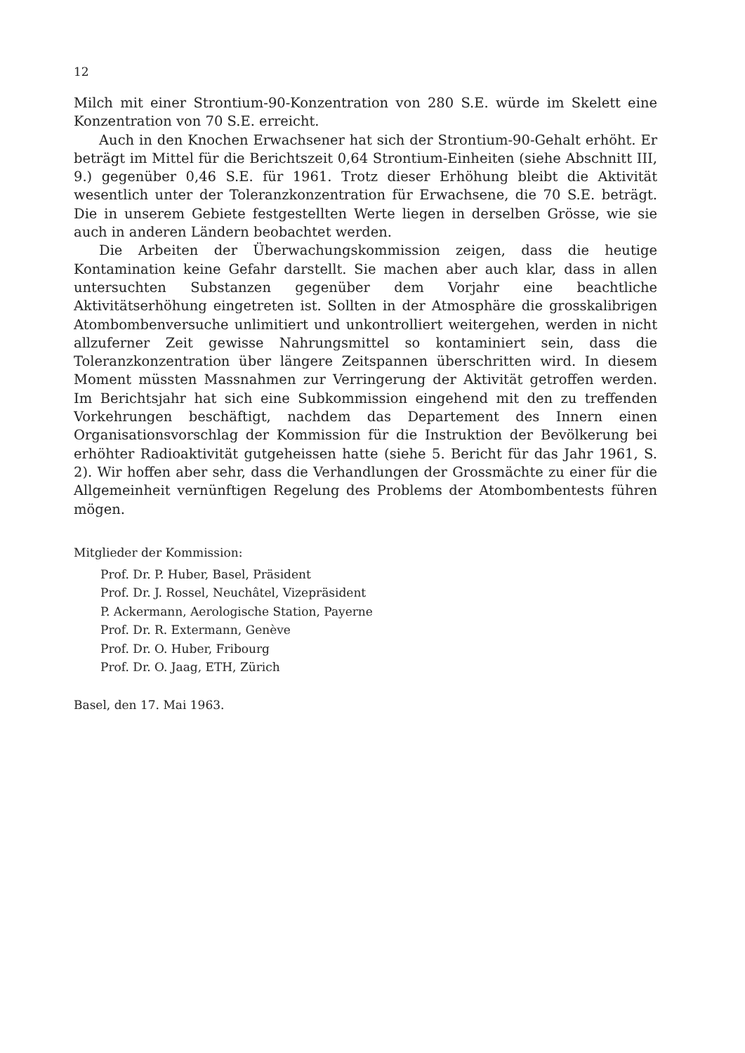12
Milch mit einer Strontium-90-Konzentration von 280 S.E. würde im Skelett eine Konzentration von 70 S.E. erreicht.
Auch in den Knochen Erwachsener hat sich der Strontium-90-Gehalt erhöht. Er beträgt im Mittel für die Berichtszeit 0,64 Strontium-Einheiten (siehe Abschnitt III, 9.) gegenüber 0,46 S.E. für 1961. Trotz dieser Erhöhung bleibt die Aktivität wesentlich unter der Toleranzkonzentration für Erwachsene, die 70 S.E. beträgt. Die in unserem Gebiete festgestellten Werte liegen in derselben Grösse, wie sie auch in anderen Ländern beobachtet werden.
Die Arbeiten der Überwachungskommission zeigen, dass die heutige Kontamination keine Gefahr darstellt. Sie machen aber auch klar, dass in allen untersuchten Substanzen gegenüber dem Vorjahr eine beachtliche Aktivitätserhöhung eingetreten ist. Sollten in der Atmosphäre die grosskalibrigen Atombombenversuche unlimitiert und unkontrolliert weitergehen, werden in nicht allzuferner Zeit gewisse Nahrungsmittel so kontaminiert sein, dass die Toleranzkonzentration über längere Zeitspannen überschritten wird. In diesem Moment müssten Massnahmen zur Verringerung der Aktivität getroffen werden. Im Berichtsjahr hat sich eine Subkommission eingehend mit den zu treffenden Vorkehrungen beschäftigt, nachdem das Departement des Innern einen Organisationsvorschlag der Kommission für die Instruktion der Bevölkerung bei erhöhter Radioaktivität gutgeheissen hatte (siehe 5. Bericht für das Jahr 1961, S. 2). Wir hoffen aber sehr, dass die Verhandlungen der Grossmächte zu einer für die Allgemeinheit vernünftigen Regelung des Problems der Atombombentests führen mögen.
Mitglieder der Kommission:
Prof. Dr. P. Huber, Basel, Präsident
Prof. Dr. J. Rossel, Neuchâtel, Vizepräsident
P. Ackermann, Aerologische Station, Payerne
Prof. Dr. R. Extermann, Genève
Prof. Dr. O. Huber, Fribourg
Prof. Dr. O. Jaag, ETH, Zürich
Basel, den 17. Mai 1963.